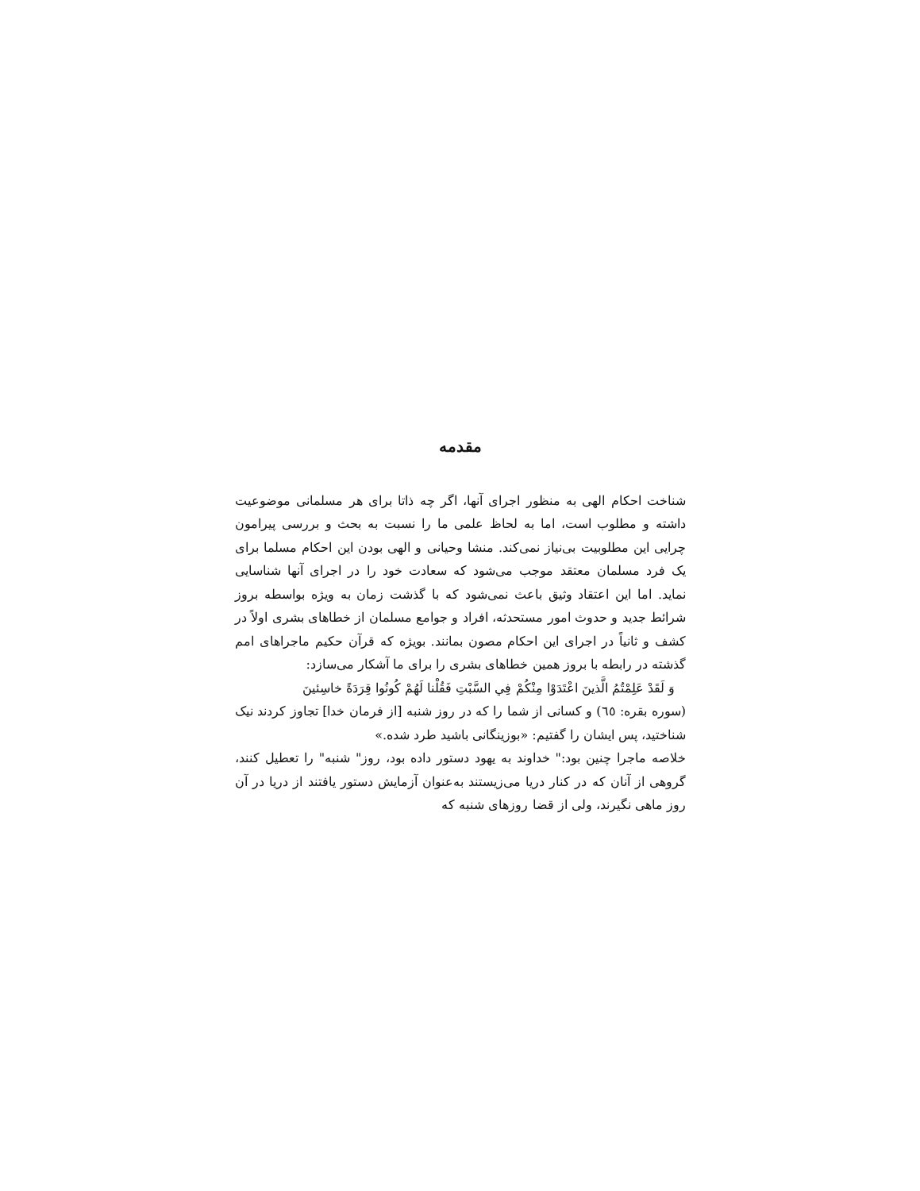مقدمه
شناخت احکام الهی به منظور اجرای آنها، اگر چه ذاتا برای هر مسلمانی موضوعیت داشته و مطلوب است، اما به لحاظ علمی ما را نسبت به بحث و بررسی پیرامون چرایی این مطلوبیت بی‌نیاز نمی‌کند. منشا وحیانی و الهی بودن این احکام مسلما برای یک فرد مسلمان معتقد موجب می‌شود که سعادت خود را در اجرای آنها شناسایی نماید. اما این اعتقاد وثیق باعث نمی‌شود که با گذشت زمان به ویژه بواسطه بروز شرائط جدید و حدوث امور مستحدثه، افراد و جوامع مسلمان از خطاهای بشری اولاً در کشف و ثانیاً در اجرای این احکام مصون بمانند. بویژه که قرآن حکیم ماجراهای امم گذشته در رابطه با بروز همین خطاهای بشری را برای ما آشکار می‌سازد:
وَ لَقَدْ عَلِمْتُمُ الَّذینَ اعْتَدَوْا مِنْكُمْ فِي السَّبْتِ فَقُلْنا لَهُمْ كُونُوا قِرَدَةً خاسِئینَ
(سوره بقره: ٦٥) و کسانی از شما را که در روز شنبه [از فرمان خدا] تجاوز کردند نیک شناختید، پس ایشان را گفتیم: «بوزینگانی باشید طرد شده.»
خلاصه ماجرا چنین بود:" خداوند به یهود دستور داده بود، روز" شنبه" را تعطیل کنند، گروهی از آنان که در کنار دریا می‌زیستند به‌عنوان آزمایش دستور یافتند از دریا در آن روز ماهی نگیرند، ولی از قضا روزهای شنبه که